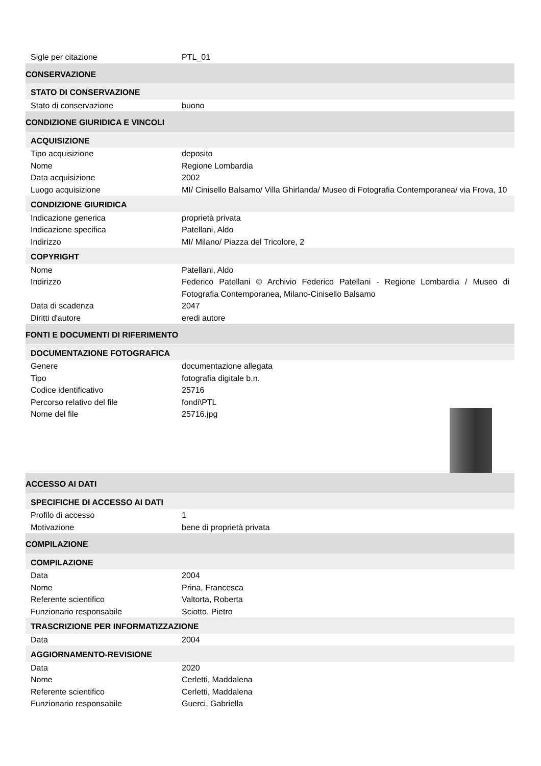| Sigle per citazione | PTL_01 |
| CONSERVAZIONE | |
| STATO DI CONSERVAZIONE | |
| Stato di conservazione | buono |
| CONDIZIONE GIURIDICA E VINCOLI | |
| ACQUISIZIONE | |
| Tipo acquisizione | deposito |
| Nome | Regione Lombardia |
| Data acquisizione | 2002 |
| Luogo acquisizione | MI/ Cinisello Balsamo/ Villa Ghirlanda/ Museo di Fotografia Contemporanea/ via Frova, 10 |
| CONDIZIONE GIURIDICA | |
| Indicazione generica | proprietà privata |
| Indicazione specifica | Patellani, Aldo |
| Indirizzo | MI/ Milano/ Piazza del Tricolore, 2 |
| COPYRIGHT | |
| Nome | Patellani, Aldo |
| Indirizzo | Federico Patellani © Archivio Federico Patellani - Regione Lombardia / Museo di Fotografia Contemporanea, Milano-Cinisello Balsamo |
| Data di scadenza | 2047 |
| Diritti d'autore | eredi autore |
| FONTI E DOCUMENTI DI RIFERIMENTO | |
| DOCUMENTAZIONE FOTOGRAFICA | |
| Genere | documentazione allegata |
| Tipo | fotografia digitale b.n. |
| Codice identificativo | 25716 |
| Percorso relativo del file | fondi\PTL |
| Nome del file | 25716.jpg |
| ACCESSO AI DATI | |
| SPECIFICHE DI ACCESSO AI DATI | |
| Profilo di accesso | 1 |
| Motivazione | bene di proprietà privata |
| COMPILAZIONE | |
| COMPILAZIONE | |
| Data | 2004 |
| Nome | Prina, Francesca |
| Referente scientifico | Valtorta, Roberta |
| Funzionario responsabile | Sciotto, Pietro |
| TRASCRIZIONE PER INFORMATIZZAZIONE | |
| Data | 2004 |
| AGGIORNAMENTO-REVISIONE | |
| Data | 2020 |
| Nome | Cerletti, Maddalena |
| Referente scientifico | Cerletti, Maddalena |
| Funzionario responsabile | Guerci, Gabriella |